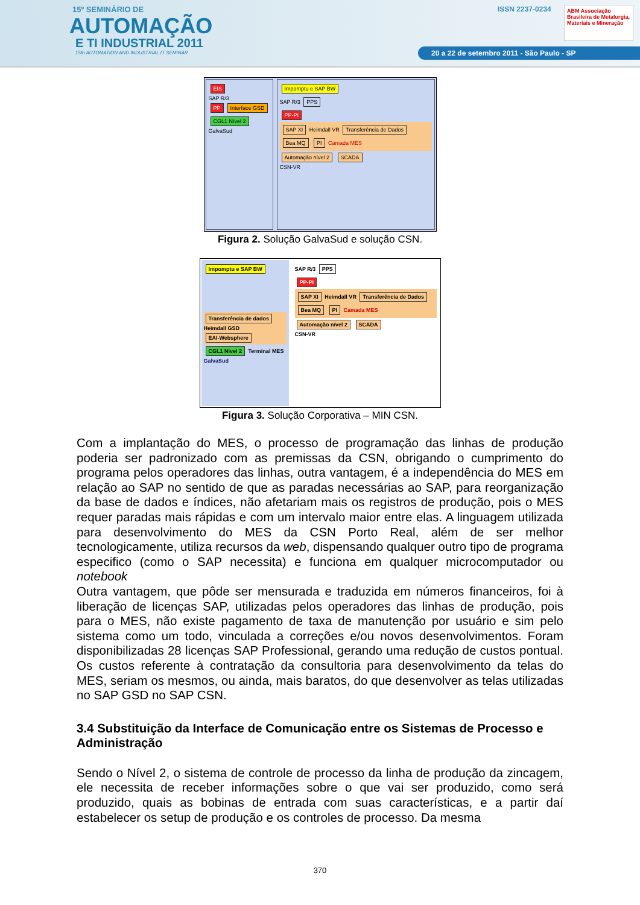15º SEMINÁRIO DE
AUTOMAÇÃO
E TI INDUSTRIAL 2011
15th AUTOMATION AND INDUSTRIAL IT SEMINAR
ISSN 2237-0234
ABM Associação Brasileira de Metalurgia, Materiais e Mineração
20 a 22 de setembro 2011 - São Paulo - SP
EIS
SAP R/3
PP Interface GSD CGL1 Nível 2
GalvaSud
Impomptu e SAP BW
SAP R/3 PPS
PP-PI
SAP XI Heimdall VR Transferência de Dados Bea MQ PI Camada MES
Automação nível 2 SCADA
CSN-VR
Figura 2. Solução GalvaSud e solução CSN.
Impomptu e SAP BW
Transferência de dados Heimdall GSD EAI-Websphere
CGL1 Nível 2 Terminal MES
GalvaSud
SAP R/3 PPS
PP-PI
SAP XI Heimdall VR Transferência de Dados Bea MQ PI Camada MES
Automação nível 2 SCADA
CSN-VR
Figura 3. Solução Corporativa – MIN CSN.
Com a implantação do MES, o processo de programação das linhas de produção poderia ser padronizado com as premissas da CSN, obrigando o cumprimento do programa pelos operadores das linhas, outra vantagem, é a independência do MES em relação ao SAP no sentido de que as paradas necessárias ao SAP, para reorganização da base de dados e índices, não afetariam mais os registros de produção, pois o MES requer paradas mais rápidas e com um intervalo maior entre elas. A linguagem utilizada para desenvolvimento do MES da CSN Porto Real, além de ser melhor tecnologicamente, utiliza recursos da web, dispensando qualquer outro tipo de programa especifico (como o SAP necessita) e funciona em qualquer microcomputador ou notebook
Outra vantagem, que pôde ser mensurada e traduzida em números financeiros, foi à liberação de licenças SAP, utilizadas pelos operadores das linhas de produção, pois para o MES, não existe pagamento de taxa de manutenção por usuário e sim pelo sistema como um todo, vinculada a correções e/ou novos desenvolvimentos. Foram disponibilizadas 28 licenças SAP Professional, gerando uma redução de custos pontual. Os custos referente à contratação da consultoria para desenvolvimento da telas do MES, seriam os mesmos, ou ainda, mais baratos, do que desenvolver as telas utilizadas no SAP GSD no SAP CSN.
3.4 Substituição da Interface de Comunicação entre os Sistemas de Processo e Administração
Sendo o Nível 2, o sistema de controle de processo da linha de produção da zincagem, ele necessita de receber informações sobre o que vai ser produzido, como será produzido, quais as bobinas de entrada com suas características, e a partir daí estabelecer os setup de produção e os controles de processo. Da mesma
370